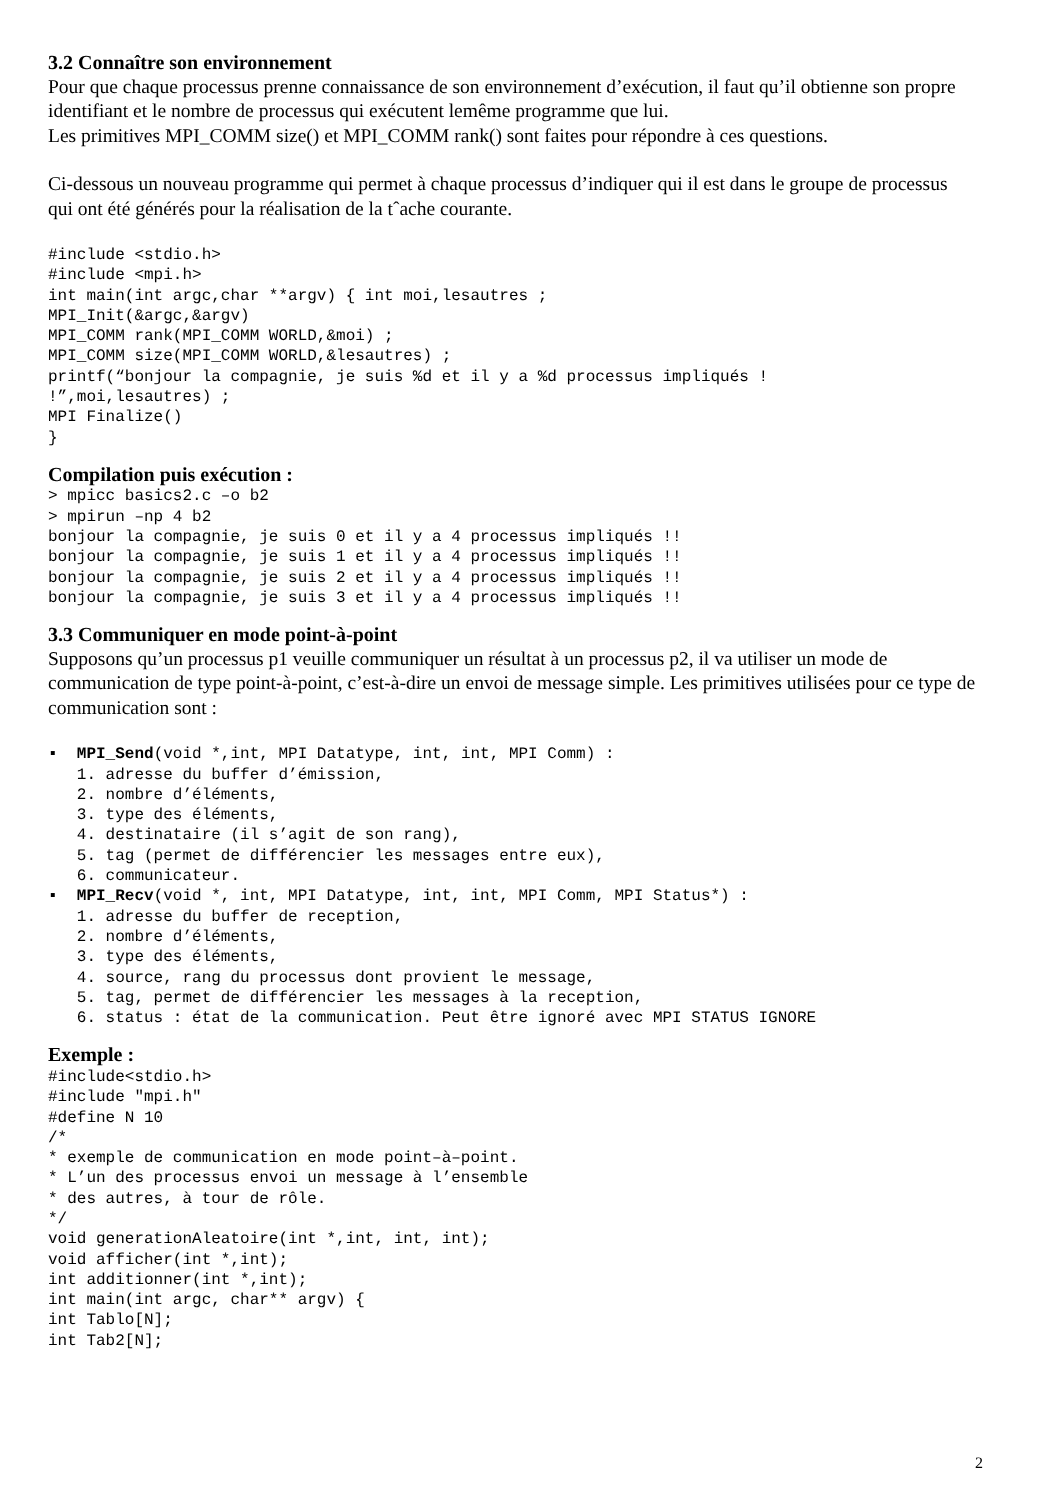3.2 Connaître son environnement
Pour que chaque processus prenne connaissance de son environnement d’exécution, il faut qu’il obtienne son propre identifiant et le nombre de processus qui exécutent lemême programme que lui.
Les primitives MPI_COMM size() et MPI_COMM rank() sont faites pour répondre à ces questions.
Ci-dessous un nouveau programme qui permet à chaque processus d’indiquer qui il est dans le groupe de processus
qui ont été générés pour la réalisation de la tˆache courante.
#include <stdio.h>
#include <mpi.h>
int main(int argc,char **argv) { int moi,lesautres ;
MPI_Init(&argc,&argv)
MPI_COMM rank(MPI_COMM WORLD,&moi) ;
MPI_COMM size(MPI_COMM WORLD,&lesautres) ;
printf(“bonjour la compagnie, je suis %d et il y a %d processus impliqués !
!”,moi,lesautres) ;
MPI Finalize()
}
Compilation puis exécution :
> mpicc basics2.c –o b2
> mpirun –np 4 b2
bonjour la compagnie, je suis 0 et il y a 4 processus impliqués !!
bonjour la compagnie, je suis 1 et il y a 4 processus impliqués !!
bonjour la compagnie, je suis 2 et il y a 4 processus impliqués !!
bonjour la compagnie, je suis 3 et il y a 4 processus impliqués !!
3.3 Communiquer en mode point-à-point
Supposons qu’un processus p1 veuille communiquer un résultat à un processus p2, il va utiliser un mode de communication de type point-à-point, c’est-à-dire un envoi de message simple. Les primitives utilisées pour ce type de communication sont :
▪  MPI_Send(void *,int, MPI Datatype, int, int, MPI Comm) :
   1. adresse du buffer d’émission,
   2. nombre d’éléments,
   3. type des éléments,
   4. destinataire (il s’agit de son rang),
   5. tag (permet de différencier les messages entre eux),
   6. communicateur.
▪  MPI_Recv(void *, int, MPI Datatype, int, int, MPI Comm, MPI Status*) :
   1. adresse du buffer de reception,
   2. nombre d’éléments,
   3. type des éléments,
   4. source, rang du processus dont provient le message,
   5. tag, permet de différencier les messages à la reception,
   6. status : état de la communication. Peut être ignoré avec MPI STATUS IGNORE
Exemple :
#include<stdio.h>
#include "mpi.h"
#define N 10
/*
* exemple de communication en mode point–à–point.
* L’un des processus envoi un message à l’ensemble
* des autres, à tour de rôle.
*/
void generationAleatoire(int *,int, int, int);
void afficher(int *,int);
int additionner(int *,int);
int main(int argc, char** argv) {
int Tablo[N];
int Tab2[N];
2